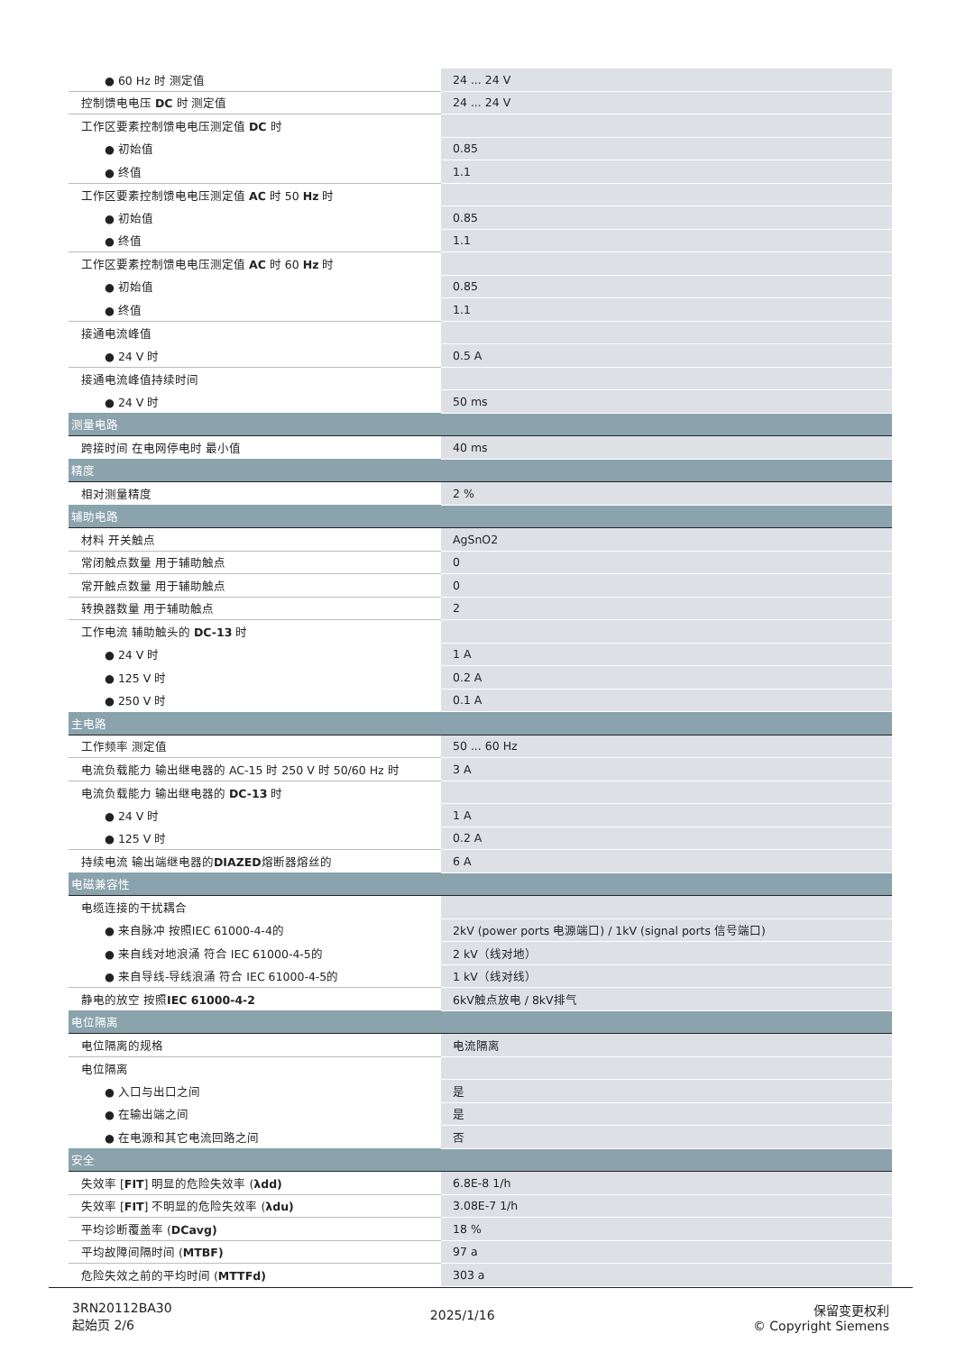| ● 60 Hz 时 测定值 | 24 ... 24 V |
| 控制馈电电压 DC 时 测定值 | 24 ... 24 V |
| 工作区要素控制馈电电压测定值 DC 时 | |
| ● 初始值 | 0.85 |
| ● 终值 | 1.1 |
| 工作区要素控制馈电电压测定值 AC 时 50 Hz 时 | |
| ● 初始值 | 0.85 |
| ● 终值 | 1.1 |
| 工作区要素控制馈电电压测定值 AC 时 60 Hz 时 | |
| ● 初始值 | 0.85 |
| ● 终值 | 1.1 |
| 接通电流峰值 | |
| ● 24 V 时 | 0.5 A |
| 接通电流峰值持续时间 | |
| ● 24 V 时 | 50 ms |
| 测量电路 | |
| 跨接时间 在电网停电时 最小值 | 40 ms |
| 精度 | |
| 相对测量精度 | 2 % |
| 辅助电路 | |
| 材料 开关触点 | AgSnO2 |
| 常闭触点数量 用于辅助触点 | 0 |
| 常开触点数量 用于辅助触点 | 0 |
| 转换器数量 用于辅助触点 | 2 |
| 工作电流 辅助触头的 DC-13 时 | |
| ● 24 V 时 | 1 A |
| ● 125 V 时 | 0.2 A |
| ● 250 V 时 | 0.1 A |
| 主电路 | |
| 工作频率 测定值 | 50 ... 60 Hz |
| 电流负载能力 输出继电器的 AC-15 时 250 V 时 50/60 Hz 时 | 3 A |
| 电流负载能力 输出继电器的 DC-13 时 | |
| ● 24 V 时 | 1 A |
| ● 125 V 时 | 0.2 A |
| 持续电流 输出端继电器的 DIAZED 熔断器熔丝的 | 6 A |
| 电磁兼容性 | |
| 电缆连接的干扰耦合 | |
| ● 来自脉冲 按照IEC 61000-4-4的 | 2kV (power ports 电源端口) / 1kV (signal ports 信号端口) |
| ● 来自线对地浪涌 符合 IEC 61000-4-5的 | 2 kV（线对地） |
| ● 来自导线-导线浪涌 符合 IEC 61000-4-5的 | 1 kV（线对线） |
| 静电的放空 按照 IEC 61000-4-2 | 6kV触点放电 / 8kV排气 |
| 电位隔离 | |
| 电位隔离的规格 | 电流隔离 |
| 电位隔离 | |
| ● 入口与出口之间 | 是 |
| ● 在输出端之间 | 是 |
| ● 在电源和其它电流回路之间 | 否 |
| 安全 | |
| 失效率 [ FIT ] 明显的危险失效率 ( λdd) | 6.8E-8 1/h |
| 失效率 [ FIT ] 不明显的危险失效率 ( λdu) | 3.08E-7 1/h |
| 平均诊断覆盖率 ( DCavg) | 18 % |
| 平均故障间隔时间 ( MTBF) | 97 a |
| 危险失效之前的平均时间 ( MTTFd) | 303 a |
3RN20112BA30
起始页 2/6
2025/1/16
保留变更权利
© Copyright Siemens